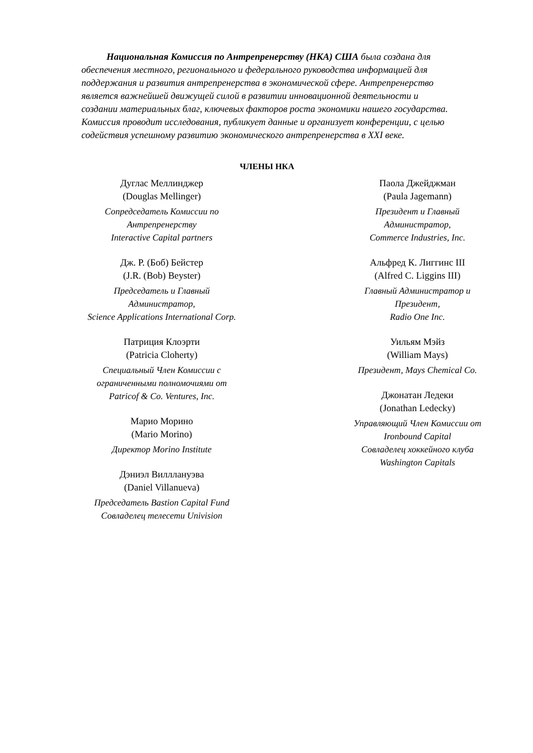Национальная Комиссия по Антрепренерству (НКА) США была создана для обеспечения местного, регионального и федерального руководства информацией для поддержания и развития антрепренерства в экономической сфере. Антрепренерство является важнейшей движущей силой в развитии инновационной деятельности и создании материальных благ, ключевых факторов роста экономики нашего государства. Комиссия проводит исследования, публикует данные и организует конференции, с целью содействия успешному развитию экономического антрепренерства в XXI веке.
ЧЛЕНЫ НКА
Дуглас Меллинджер
(Douglas Mellinger)
Сопредседатель Комиссии по
Антрепренерству
Interactive Capital partners
Дж. Р. (Боб) Бейстер
(J.R. (Bob) Beyster)
Председатель и Главный
Администратор,
Science Applications International Corp.
Патриция Клоэрти
(Patricia Cloherty)
Специальный Член Комиссии с
ограниченными полномочиями от
Patricof & Co. Ventures, Inc.
Марио Морино
(Mario Morino)
Директор Morino Institute
Дэниэл Вилллануэва
(Daniel Villanueva)
Председатель Bastion Capital Fund
Совладелец телесети Univision
Паола Джейджман
(Paula Jagemann)
Президент и Главный
Администратор,
Commerce Industries, Inc.
Альфред К. Лиггинс III
(Alfred C. Liggins III)
Главный Администратор и
Президент,
Radio One Inc.
Уильям Мэйз
(William Mays)
Президент, Mays Chemical Co.
Джонатан Ледеки
(Jonathan Ledecky)
Управляющий Член Комиссии от
Ironbound Capital
Совладелец хоккейного клуба
Washington Capitals